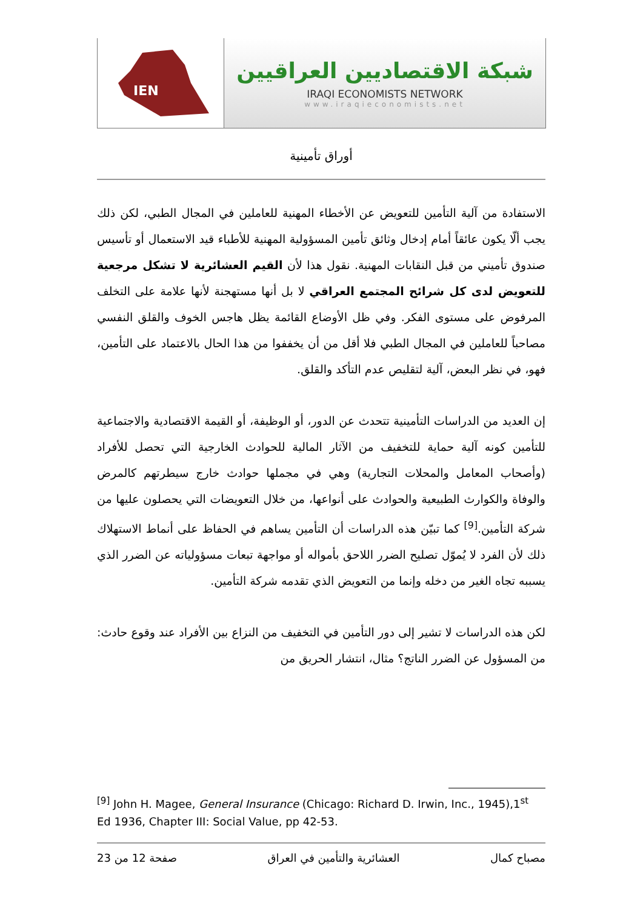IEN
شبكة الاقتصاديين العراقيين
IRAQI ECONOMISTS NETWORK
www.iraqieconomists.net
أوراق تأمينية
الاستفادة من آلية التأمين للتعويض عن الأخطاء المهنية للعاملين في المجال الطبي، لكن ذلك يجب ألّا يكون عائقاً أمام إدخال وثائق تأمين المسؤولية المهنية للأطباء قيد الاستعمال أو تأسيس صندوق تأميني من قبل النقابات المهنية. نقول هذا لأن القيم العشائرية لا تشكل مرجعية للتعويض لدى كل شرائح المجتمع العراقي لا بل أنها مستهجنة لأنها علامة على التخلف المرفوض على مستوى الفكر. وفي ظل الأوضاع القائمة يظل هاجس الخوف والقلق النفسي مصاحباً للعاملين في المجال الطبي فلا أقل من أن يخففوا من هذا الحال بالاعتماد على التأمين، فهو، في نظر البعض، آلية لتقليص عدم التأكد والقلق.
إن العديد من الدراسات التأمينية تتحدث عن الدور، أو الوظيفة، أو القيمة الاقتصادية والاجتماعية للتأمين كونه آلية حماية للتخفيف من الآثار المالية للحوادث الخارجية التي تحصل للأفراد (وأصحاب المعامل والمحلات التجارية) وهي في مجملها حوادث خارج سيطرتهم كالمرض والوفاة والكوارث الطبيعية والحوادث على أنواعها، من خلال التعويضات التي يحصلون عليها من شركة التأمين.<sup>[9]</sup> كما تبيّن هذه الدراسات أن التأمين يساهم في الحفاظ على أنماط الاستهلاك ذلك لأن الفرد لا يُموّل تصليح الضرر اللاحق بأمواله أو مواجهة تبعات مسؤولياته عن الضرر الذي يسببه تجاه الغير من دخله وإنما من التعويض الذي تقدمه شركة التأمين.
لكن هذه الدراسات لا تشير إلى دور التأمين في التخفيف من النزاع بين الأفراد عند وقوع حادث: من المسؤول عن الضرر الناتج؟ مثال، انتشار الحريق من
<sup>[9]</sup> John H. Magee, General Insurance (Chicago: Richard D. Irwin, Inc., 1945),1<sup>st</sup> Ed 1936, Chapter III: Social Value, pp 42-53.
مصباح كمال العشائرية والتأمين في العراق صفحة 12 من 23